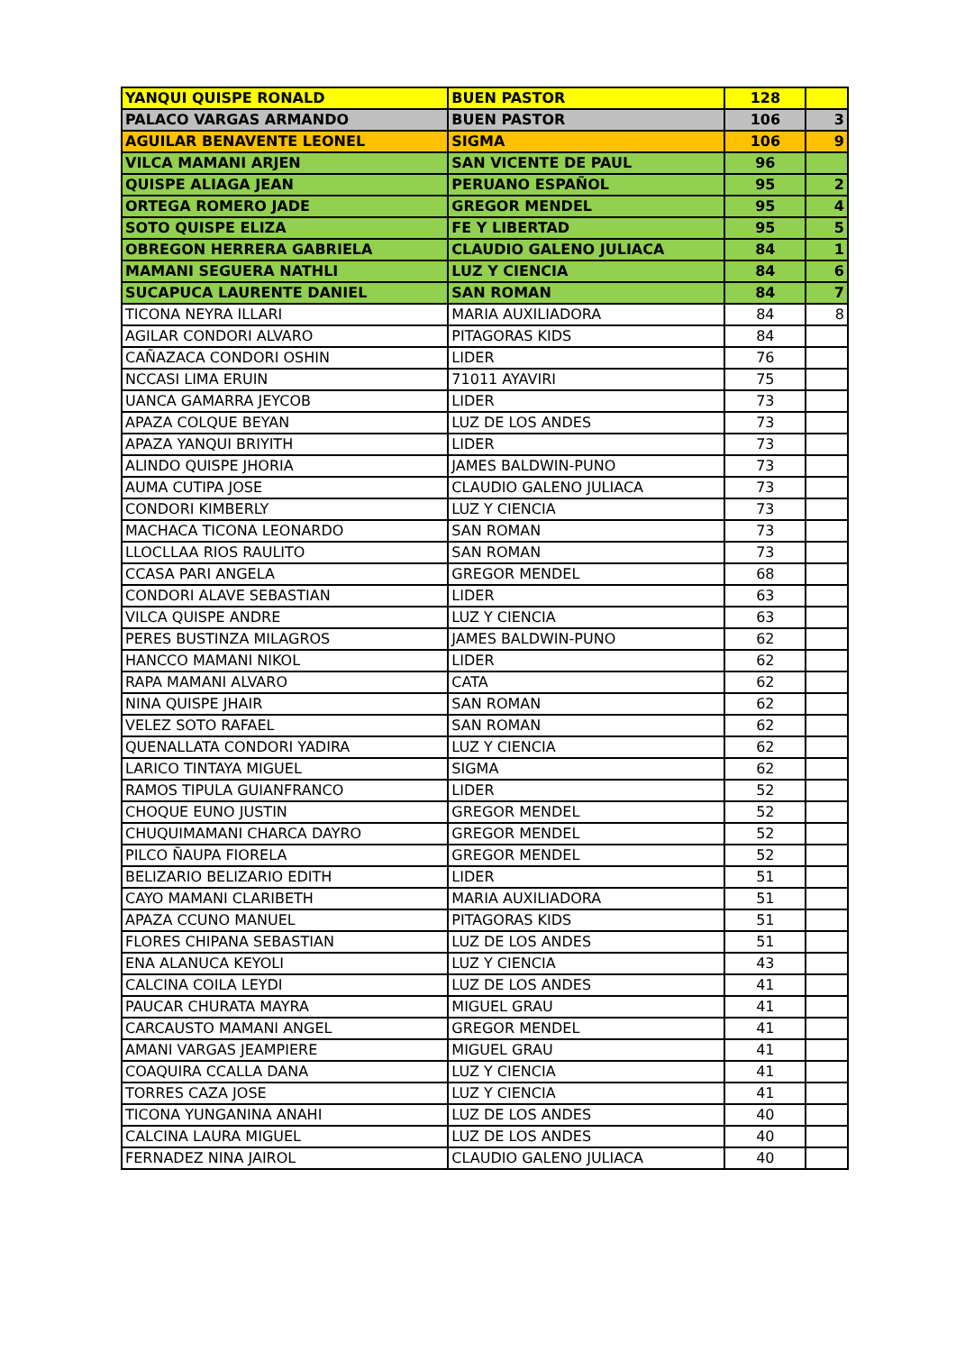| YANQUI QUISPE RONALD | BUEN PASTOR | 128 | |
| PALACO VARGAS ARMANDO | BUEN PASTOR | 106 | 3 |
| AGUILAR BENAVENTE LEONEL | SIGMA | 106 | 9 |
| VILCA MAMANI ARJEN | SAN VICENTE DE PAUL | 96 | |
| QUISPE ALIAGA JEAN | PERUANO ESPAÑOL | 95 | 2 |
| ORTEGA ROMERO JADE | GREGOR MENDEL | 95 | 4 |
| SOTO QUISPE ELIZA | FE Y LIBERTAD | 95 | 5 |
| OBREGON HERRERA GABRIELA | CLAUDIO GALENO JULIACA | 84 | 1 |
| MAMANI SEGUERA NATHLI | LUZ Y CIENCIA | 84 | 6 |
| SUCAPUCA LAURENTE DANIEL | SAN ROMAN | 84 | 7 |
| TICONA NEYRA ILLARI | MARIA AUXILIADORA | 84 | 8 |
| AGILAR CONDORI ALVARO | PITAGORAS KIDS | 84 | |
| CAÑAZACA CONDORI OSHIN | LIDER | 76 | |
| NCCASI LIMA ERUIN | 71011 AYAVIRI | 75 | |
| UANCA GAMARRA JEYCOB | LIDER | 73 | |
| APAZA COLQUE BEYAN | LUZ DE LOS ANDES | 73 | |
| APAZA YANQUI BRIYITH | LIDER | 73 | |
| ALINDO QUISPE JHORIA | JAMES BALDWIN-PUNO | 73 | |
| AUMA CUTIPA JOSE | CLAUDIO GALENO JULIACA | 73 | |
| CONDORI KIMBERLY | LUZ Y CIENCIA | 73 | |
| MACHACA TICONA LEONARDO | SAN ROMAN | 73 | |
| LLOCLLAA RIOS RAULITO | SAN ROMAN | 73 | |
| CCASA PARI ANGELA | GREGOR MENDEL | 68 | |
| CONDORI ALAVE SEBASTIAN | LIDER | 63 | |
| VILCA QUISPE ANDRE | LUZ Y CIENCIA | 63 | |
| PERES BUSTINZA MILAGROS | JAMES BALDWIN-PUNO | 62 | |
| HANCCO MAMANI NIKOL | LIDER | 62 | |
| RAPA MAMANI ALVARO | CATA | 62 | |
| NINA QUISPE JHAIR | SAN ROMAN | 62 | |
| VELEZ SOTO RAFAEL | SAN ROMAN | 62 | |
| QUENALLATA CONDORI YADIRA | LUZ Y CIENCIA | 62 | |
| LARICO TINTAYA MIGUEL | SIGMA | 62 | |
| RAMOS TIPULA GUIANFRANCO | LIDER | 52 | |
| CHOQUE EUNO JUSTIN | GREGOR MENDEL | 52 | |
| CHUQUIMAMANI CHARCA DAYRO | GREGOR MENDEL | 52 | |
| PILCO ÑAUPA FIORELA | GREGOR MENDEL | 52 | |
| BELIZARIO BELIZARIO EDITH | LIDER | 51 | |
| CAYO MAMANI CLARIBETH | MARIA AUXILIADORA | 51 | |
| APAZA CCUNO MANUEL | PITAGORAS KIDS | 51 | |
| FLORES CHIPANA SEBASTIAN | LUZ DE LOS ANDES | 51 | |
| ENA ALANUCA KEYOLI | LUZ Y CIENCIA | 43 | |
| CALCINA COILA LEYDI | LUZ DE LOS ANDES | 41 | |
| PAUCAR CHURATA MAYRA | MIGUEL GRAU | 41 | |
| CARCAUSTO MAMANI ANGEL | GREGOR MENDEL | 41 | |
| AMANI VARGAS JEAMPIERE | MIGUEL GRAU | 41 | |
| COAQUIRA CCALLA DANA | LUZ Y CIENCIA | 41 | |
| TORRES CAZA JOSE | LUZ Y CIENCIA | 41 | |
| TICONA YUNGANINA ANAHI | LUZ DE LOS ANDES | 40 | |
| CALCINA LAURA MIGUEL | LUZ DE LOS ANDES | 40 | |
| FERNADEZ NINA JAIROL | CLAUDIO GALENO JULIACA | 40 | |